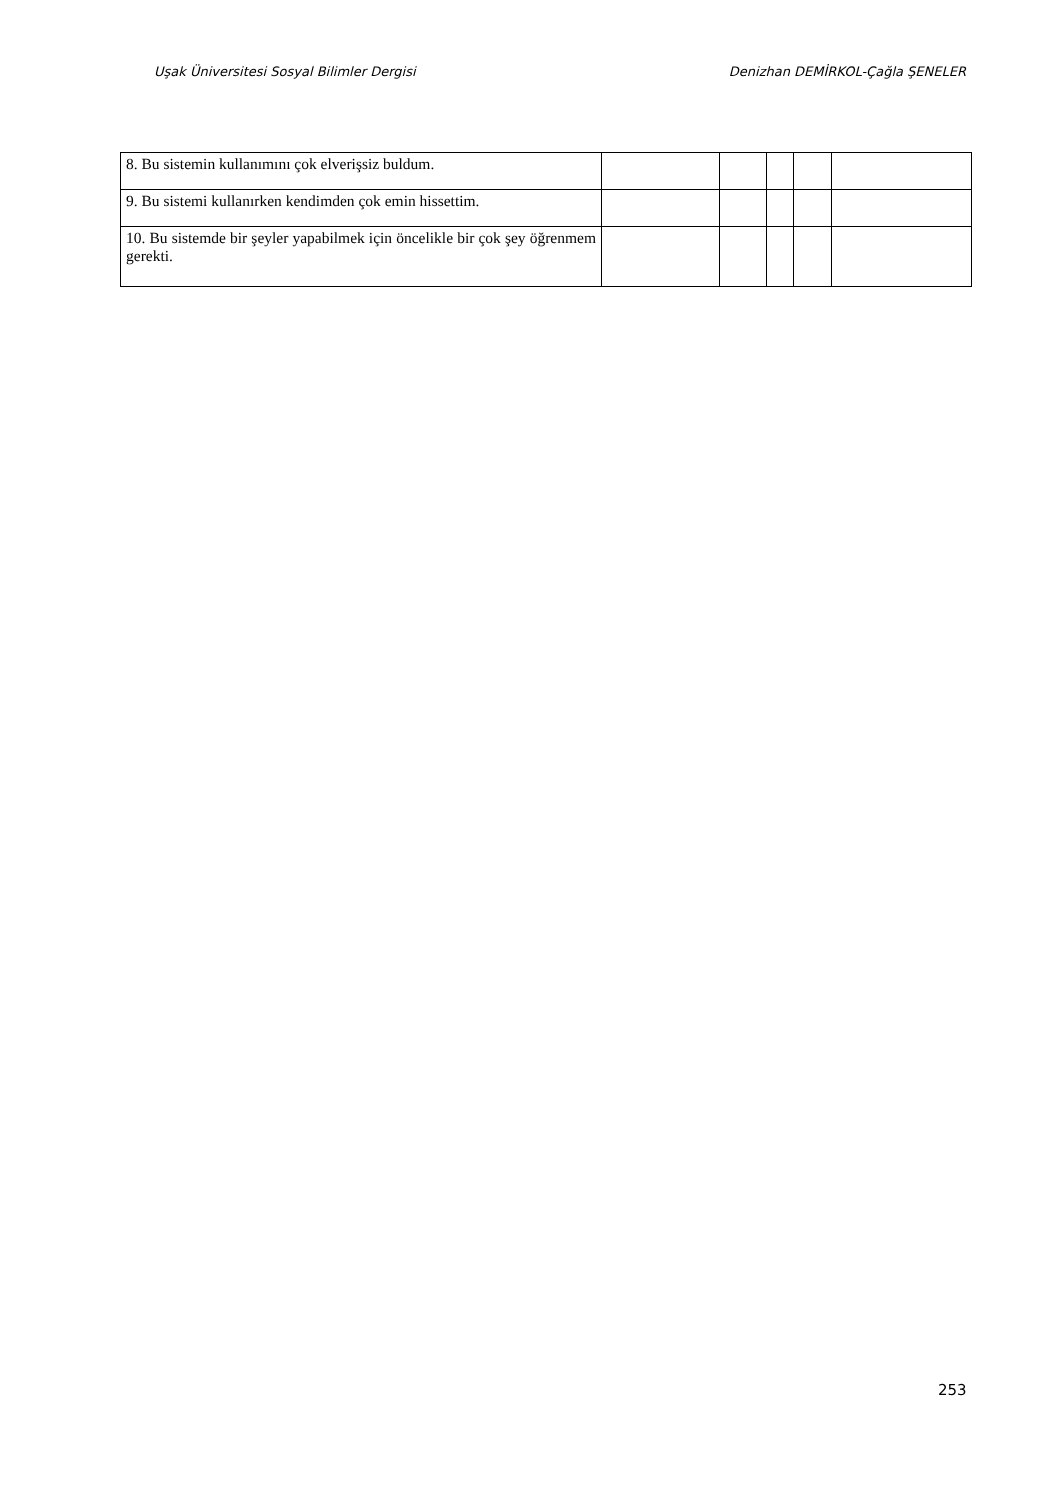Uşak Üniversitesi Sosyal Bilimler Dergisi Denizhan DEMİRKOL-Çağla ŞENELER
| 8. Bu sistemin kullanımını çok elverişsiz buldum. | | | | | |
| 9. Bu sistemi kullanırken kendimden çok emin hissettim. | | | | | |
| 10. Bu sistemde bir şeyler yapabilmek için öncelikle bir çok şey öğrenmem gerekti. | | | | | |
253